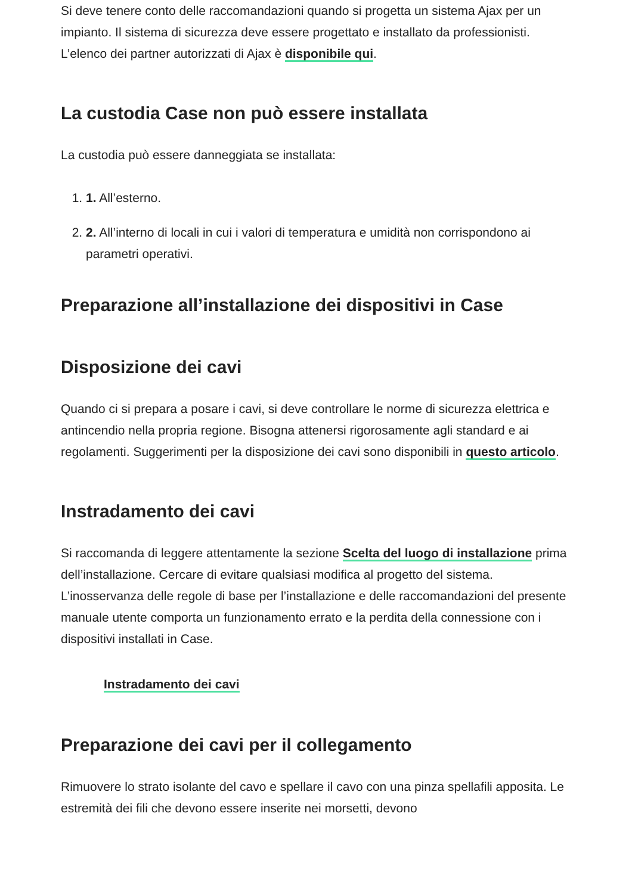Si deve tenere conto delle raccomandazioni quando si progetta un sistema Ajax per un impianto. Il sistema di sicurezza deve essere progettato e installato da professionisti. L’elenco dei partner autorizzati di Ajax è disponibile qui.
La custodia Case non può essere installata
La custodia può essere danneggiata se installata:
1. 1. All’esterno.
2. 2. All’interno di locali in cui i valori di temperatura e umidità non corrispondono ai parametri operativi.
Preparazione all’installazione dei dispositivi in Case
Disposizione dei cavi
Quando ci si prepara a posare i cavi, si deve controllare le norme di sicurezza elettrica e antincendio nella propria regione. Bisogna attenersi rigorosamente agli standard e ai regolamenti. Suggerimenti per la disposizione dei cavi sono disponibili in questo articolo.
Instradamento dei cavi
Si raccomanda di leggere attentamente la sezione Scelta del luogo di installazione prima dell’installazione. Cercare di evitare qualsiasi modifica al progetto del sistema. L’inosservanza delle regole di base per l’installazione e delle raccomandazioni del presente manuale utente comporta un funzionamento errato e la perdita della connessione con i dispositivi installati in Case.
Instradamento dei cavi
Preparazione dei cavi per il collegamento
Rimuovere lo strato isolante del cavo e spellare il cavo con una pinza spellafili apposita. Le estremità dei fili che devono essere inserite nei morsetti, devono